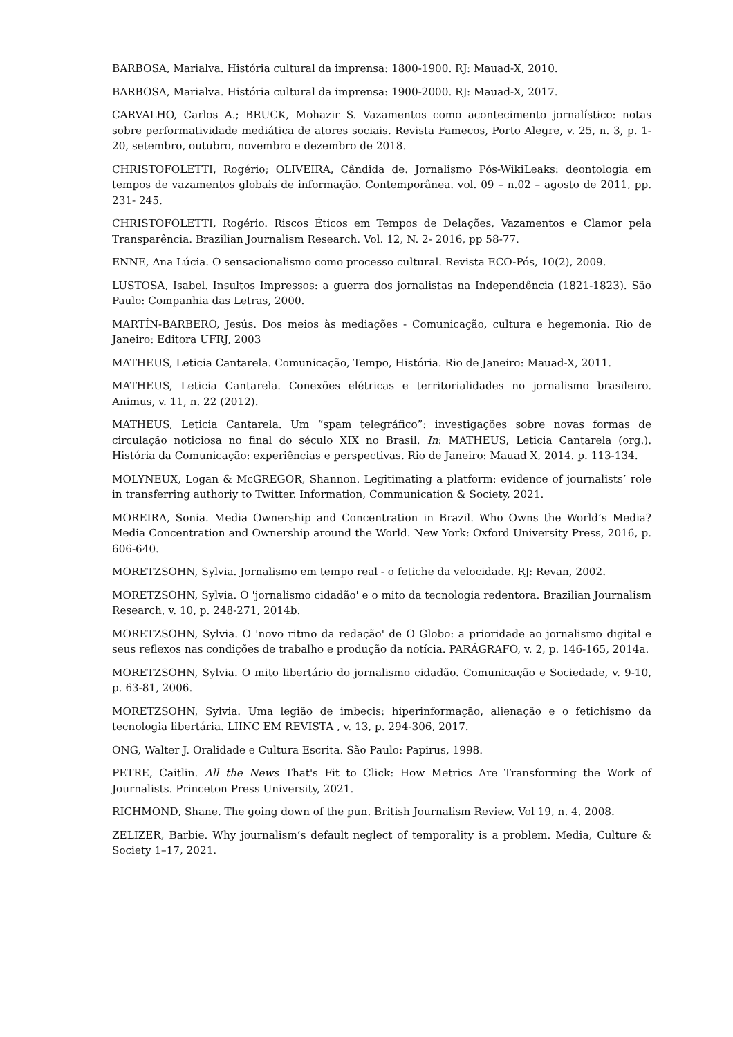BARBOSA, Marialva. História cultural da imprensa: 1800-1900. RJ: Mauad-X, 2010.
BARBOSA, Marialva. História cultural da imprensa: 1900-2000. RJ: Mauad-X, 2017.
CARVALHO, Carlos A.; BRUCK, Mohazir S. Vazamentos como acontecimento jornalístico: notas sobre performatividade mediática de atores sociais. Revista Famecos, Porto Alegre, v. 25, n. 3, p. 1-20, setembro, outubro, novembro e dezembro de 2018.
CHRISTOFOLETTI, Rogério; OLIVEIRA, Cândida de. Jornalismo Pós-WikiLeaks: deontologia em tempos de vazamentos globais de informação. Contemporânea. vol. 09 – n.02 – agosto de 2011, pp. 231- 245.
CHRISTOFOLETTI, Rogério. Riscos Éticos em Tempos de Delações, Vazamentos e Clamor pela Transparência. Brazilian Journalism Research. Vol. 12, N. 2- 2016, pp 58-77.
ENNE, Ana Lúcia. O sensacionalismo como processo cultural. Revista ECO-Pós, 10(2), 2009.
LUSTOSA, Isabel. Insultos Impressos: a guerra dos jornalistas na Independência (1821-1823). São Paulo: Companhia das Letras, 2000.
MARTÍN-BARBERO, Jesús. Dos meios às mediações - Comunicação, cultura e hegemonia. Rio de Janeiro: Editora UFRJ, 2003
MATHEUS, Leticia Cantarela. Comunicação, Tempo, História. Rio de Janeiro: Mauad-X, 2011.
MATHEUS, Leticia Cantarela. Conexões elétricas e territorialidades no jornalismo brasileiro. Animus, v. 11, n. 22 (2012).
MATHEUS, Leticia Cantarela. Um “spam telegráfico”: investigações sobre novas formas de circulação noticiosa no final do século XIX no Brasil. In: MATHEUS, Leticia Cantarela (org.). História da Comunicação: experiências e perspectivas. Rio de Janeiro: Mauad X, 2014. p. 113-134.
MOLYNEUX, Logan & McGREGOR, Shannon. Legitimating a platform: evidence of journalists’ role in transferring authoriy to Twitter. Information, Communication & Society, 2021.
MOREIRA, Sonia. Media Ownership and Concentration in Brazil. Who Owns the World’s Media? Media Concentration and Ownership around the World. New York: Oxford University Press, 2016, p. 606-640.
MORETZSOHN, Sylvia. Jornalismo em tempo real - o fetiche da velocidade. RJ: Revan, 2002.
MORETZSOHN, Sylvia. O 'jornalismo cidadão' e o mito da tecnologia redentora. Brazilian Journalism Research, v. 10, p. 248-271, 2014b.
MORETZSOHN, Sylvia. O 'novo ritmo da redação' de O Globo: a prioridade ao jornalismo digital e seus reflexos nas condições de trabalho e produção da notícia. PARÁGRAFO, v. 2, p. 146-165, 2014a.
MORETZSOHN, Sylvia. O mito libertário do jornalismo cidadão. Comunicação e Sociedade, v. 9-10, p. 63-81, 2006.
MORETZSOHN, Sylvia. Uma legião de imbecis: hiperinformação, alienação e o fetichismo da tecnologia libertária. LIINC EM REVISTA , v. 13, p. 294-306, 2017.
ONG, Walter J. Oralidade e Cultura Escrita. São Paulo: Papirus, 1998.
PETRE, Caitlin. All the News That's Fit to Click: How Metrics Are Transforming the Work of Journalists. Princeton Press University, 2021.
RICHMOND, Shane. The going down of the pun. British Journalism Review. Vol 19, n. 4, 2008.
ZELIZER, Barbie. Why journalism’s default neglect of temporality is a problem. Media, Culture & Society 1–17, 2021.